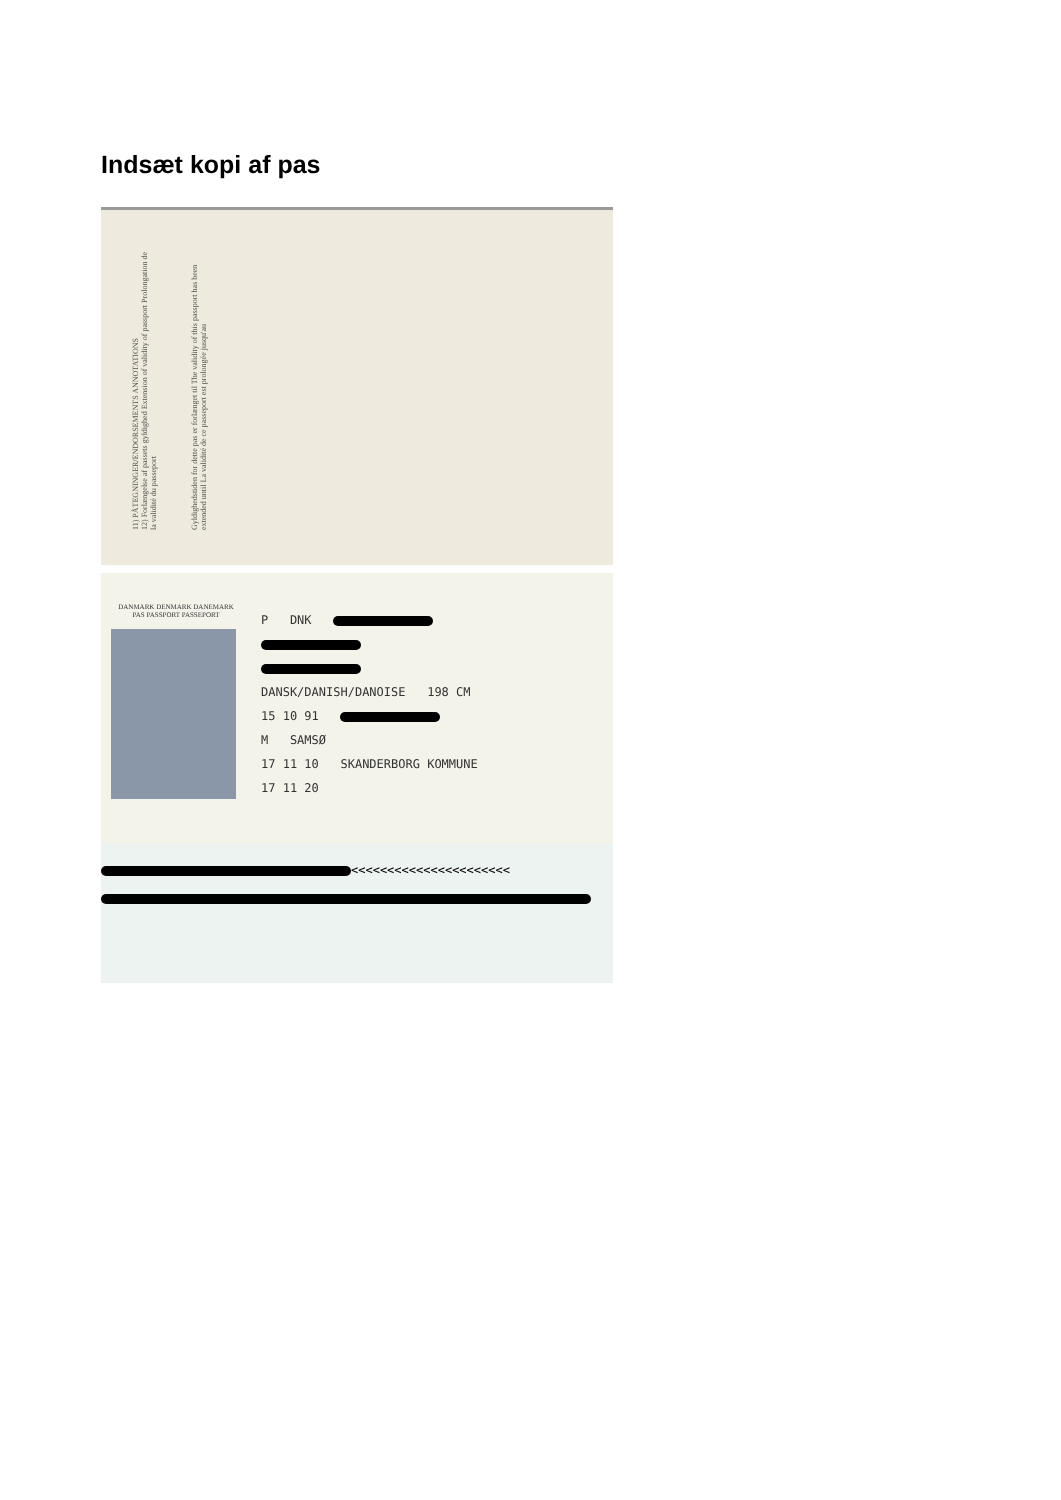Indsæt kopi af pas
11) PÅTEGNINGER/ENDORSEMENTS ANNOTATIONS
12) Forlængelse af passets gyldighed Extension of validity of passport Prolongation de la validité du passeport
Gyldighedstiden for dette pas er forlænget til The validity of this passport has been extended until La validité de ce passeport est prolongée jusqu'au
DANMARK DENMARK DANEMARK
PAS PASSPORT PASSEPORT
P DNK
DANSK/DANISH/DANOISE 198 CM
15 10 91
M SAMSØ
17 11 10 SKANDERBORG KOMMUNE
17 11 20
<<<<<<<<<<<<<<<<<<<<<<